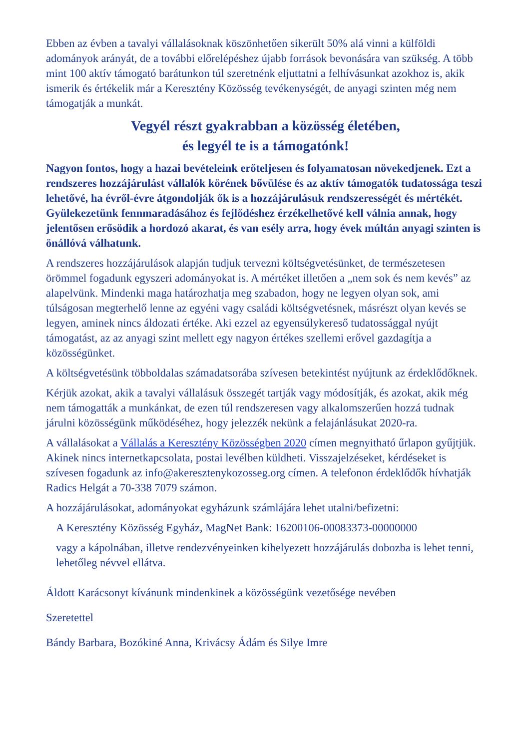Ebben az évben a tavalyi vállalásoknak köszönhetően sikerült 50% alá vinni a külföldi adományok arányát, de a további előrelépéshez újabb források bevonására van szükség. A több mint 100 aktív támogató barátunkon túl szeretnénk eljuttatni a felhívásunkat azokhoz is, akik ismerik és értékelik már a Keresztény Közösség tevékenységét, de anyagi szinten még nem támogatják a munkát.
Vegyél részt gyakrabban a közösség életében,
és legyél te is a támogatónk!
Nagyon fontos, hogy a hazai bevételeink erőteljesen és folyamatosan növekedjenek. Ezt a rendszeres hozzájárulást vállalók körének bővülése és az aktív támogatók tudatossága teszi lehetővé, ha évről-évre átgondolják ők is a hozzájárulásuk rendszerességét és mértékét. Gyülekezetünk fennmaradásához és fejlődéshez érzékelhetővé kell válnia annak, hogy jelentősen erősödik a hordozó akarat, és van esély arra, hogy évek múltán anyagi szinten is önállóvá válhatunk.
A rendszeres hozzájárulások alapján tudjuk tervezni költségvetésünket, de természetesen örömmel fogadunk egyszeri adományokat is. A mértéket illetően a „nem sok és nem kevés” az alapelvünk. Mindenki maga határozhatja meg szabadon, hogy ne legyen olyan sok, ami túlságosan megterhelő lenne az egyéni vagy családi költségvetésnek, másrészt olyan kevés se legyen, aminek nincs áldozati értéke. Aki ezzel az egyensúlykereső tudatossággal nyújt támogatást, az az anyagi szint mellett egy nagyon értékes szellemi erővel gazdagítja a közösségünket.
A költségvetésünk többoldalas számadatsorába szívesen betekintést nyújtunk az érdeklődőknek.
Kérjük azokat, akik a tavalyi vállalásuk összegét tartják vagy módosítják, és azokat, akik még nem támogatták a munkánkat, de ezen túl rendszeresen vagy alkalomszerűen hozzá tudnak járulni közösségünk működéséhez, hogy jelezzék nekünk a felajánlásukat 2020-ra.
A vállalásokat a Vállalás a Keresztény Közösségben 2020 címen megnyitható űrlapon gyűjtjük. Akinek nincs internetkapcsolata, postai levélben küldheti. Visszajelzéseket, kérdéseket is szívesen fogadunk az info@akeresztenykozosseg.org címen. A telefonon érdeklődők hívhatják Radics Helgát a 70-338 7079 számon.
A hozzájárulásokat, adományokat egyházunk számlájára lehet utalni/befizetni:
A Keresztény Közösség Egyház, MagNet Bank: 16200106-00083373-00000000
vagy a kápolnában, illetve rendezvényeinken kihelyezett hozzájárulás dobozba is lehet tenni, lehetőleg névvel ellátva.
Áldott Karácsonyt kívánunk mindenkinek a közösségünk vezetősége nevében
Szeretettel
Bándy Barbara, Bozókiné Anna, Krivácsy Ádám és Silye Imre